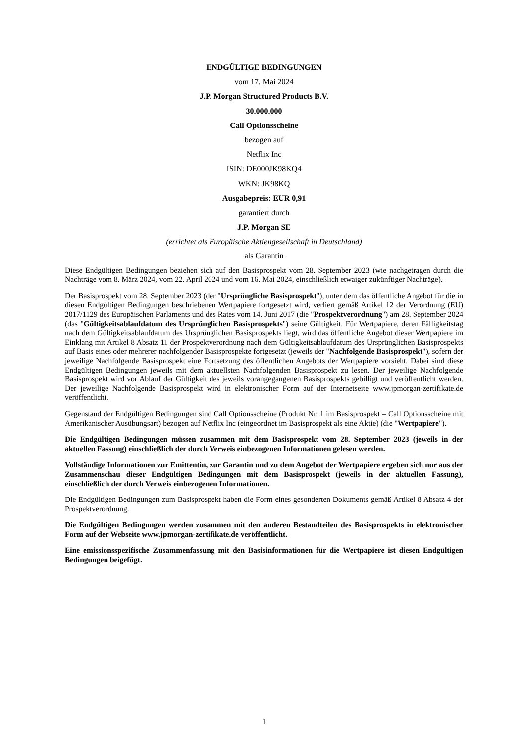ENDGÜLTIGE BEDINGUNGEN
vom 17. Mai 2024
J.P. Morgan Structured Products B.V.
30.000.000
Call Optionsscheine
bezogen auf
Netflix Inc
ISIN: DE000JK98KQ4
WKN: JK98KQ
Ausgabepreis: EUR 0,91
garantiert durch
J.P. Morgan SE
(errichtet als Europäische Aktiengesellschaft in Deutschland)
als Garantin
Diese Endgültigen Bedingungen beziehen sich auf den Basisprospekt vom 28. September 2023 (wie nachgetragen durch die Nachträge vom 8. März 2024, vom 22. April 2024 und vom 16. Mai 2024, einschließlich etwaiger zukünftiger Nachträge).
Der Basisprospekt vom 28. September 2023 (der "Ursprüngliche Basisprospekt"), unter dem das öffentliche Angebot für die in diesen Endgültigen Bedingungen beschriebenen Wertpapiere fortgesetzt wird, verliert gemäß Artikel 12 der Verordnung (EU) 2017/1129 des Europäischen Parlaments und des Rates vom 14. Juni 2017 (die "Prospektverordnung") am 28. September 2024 (das "Gültigkeitsablaufdatum des Ursprünglichen Basisprospekts") seine Gültigkeit. Für Wertpapiere, deren Fälligkeitstag nach dem Gültigkeitsablaufdatum des Ursprünglichen Basisprospekts liegt, wird das öffentliche Angebot dieser Wertpapiere im Einklang mit Artikel 8 Absatz 11 der Prospektverordnung nach dem Gültigkeitsablaufdatum des Ursprünglichen Basisprospekts auf Basis eines oder mehrerer nachfolgender Basisprospekte fortgesetzt (jeweils der "Nachfolgende Basisprospekt"), sofern der jeweilige Nachfolgende Basisprospekt eine Fortsetzung des öffentlichen Angebots der Wertpapiere vorsieht. Dabei sind diese Endgültigen Bedingungen jeweils mit dem aktuellsten Nachfolgenden Basisprospekt zu lesen. Der jeweilige Nachfolgende Basisprospekt wird vor Ablauf der Gültigkeit des jeweils vorangegangenen Basisprospekts gebilligt und veröffentlicht werden. Der jeweilige Nachfolgende Basisprospekt wird in elektronischer Form auf der Internetseite www.jpmorgan-zertifikate.de veröffentlicht.
Gegenstand der Endgültigen Bedingungen sind Call Optionsscheine (Produkt Nr. 1 im Basisprospekt – Call Optionsscheine mit Amerikanischer Ausübungsart) bezogen auf Netflix Inc (eingeordnet im Basisprospekt als eine Aktie) (die "Wertpapiere").
Die Endgültigen Bedingungen müssen zusammen mit dem Basisprospekt vom 28. September 2023 (jeweils in der aktuellen Fassung) einschließlich der durch Verweis einbezogenen Informationen gelesen werden.
Vollständige Informationen zur Emittentin, zur Garantin und zu dem Angebot der Wertpapiere ergeben sich nur aus der Zusammenschau dieser Endgültigen Bedingungen mit dem Basisprospekt (jeweils in der aktuellen Fassung), einschließlich der durch Verweis einbezogenen Informationen.
Die Endgültigen Bedingungen zum Basisprospekt haben die Form eines gesonderten Dokuments gemäß Artikel 8 Absatz 4 der Prospektverordnung.
Die Endgültigen Bedingungen werden zusammen mit den anderen Bestandteilen des Basisprospekts in elektronischer Form auf der Webseite www.jpmorgan-zertifikate.de veröffentlicht.
Eine emissionsspezifische Zusammenfassung mit den Basisinformationen für die Wertpapiere ist diesen Endgültigen Bedingungen beigefügt.
1